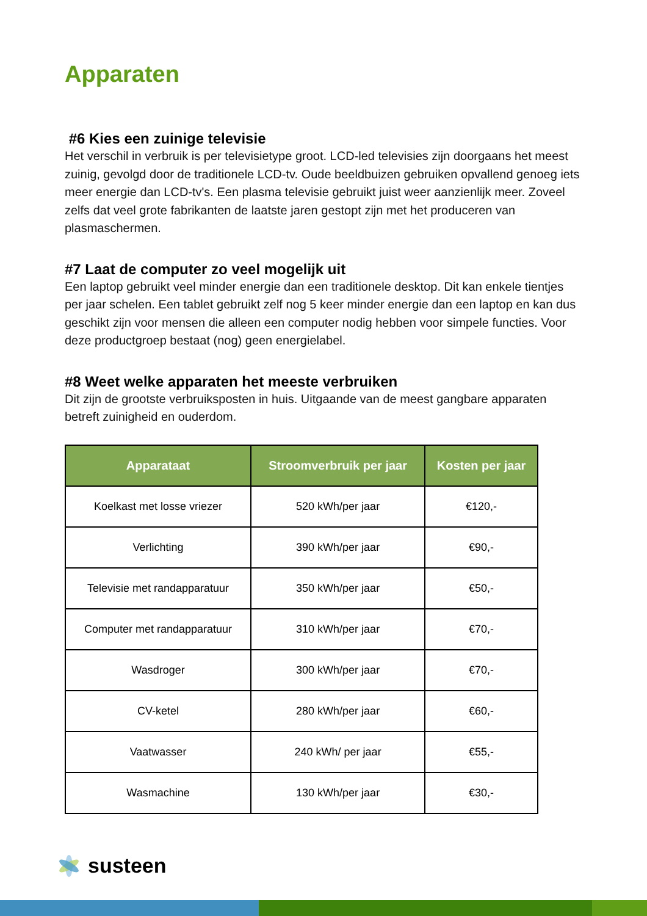Apparaten
#6 Kies een zuinige televisie
Het verschil in verbruik is per televisietype groot. LCD-led televisies zijn doorgaans het meest zuinig, gevolgd door de traditionele LCD-tv. Oude beeldbuizen gebruiken opvallend genoeg iets meer energie dan LCD-tv's. Een plasma televisie gebruikt juist weer aanzienlijk meer. Zoveel zelfs dat veel grote fabrikanten de laatste jaren gestopt zijn met het produceren van plasmaschermen.
#7 Laat de computer zo veel mogelijk uit
Een laptop gebruikt veel minder energie dan een traditionele desktop. Dit kan enkele tientjes per jaar schelen. Een tablet gebruikt zelf nog 5 keer minder energie dan een laptop en kan dus geschikt zijn voor mensen die alleen een computer nodig hebben voor simpele functies. Voor deze productgroep bestaat (nog) geen energielabel.
#8 Weet welke apparaten het meeste verbruiken
Dit zijn de grootste verbruiksposten in huis. Uitgaande van de meest gangbare apparaten betreft zuinigheid en ouderdom.
| Apparataat | Stroomverbruik per jaar | Kosten per jaar |
| --- | --- | --- |
| Koelkast met losse vriezer | 520 kWh/per jaar | €120,- |
| Verlichting | 390 kWh/per jaar | €90,- |
| Televisie met randapparatuur | 350 kWh/per jaar | €50,- |
| Computer met randapparatuur | 310 kWh/per jaar | €70,- |
| Wasdroger | 300 kWh/per jaar | €70,- |
| CV-ketel | 280 kWh/per jaar | €60,- |
| Vaatwasser | 240 kWh/ per jaar | €55,- |
| Wasmachine | 130 kWh/per jaar | €30,- |
susteen